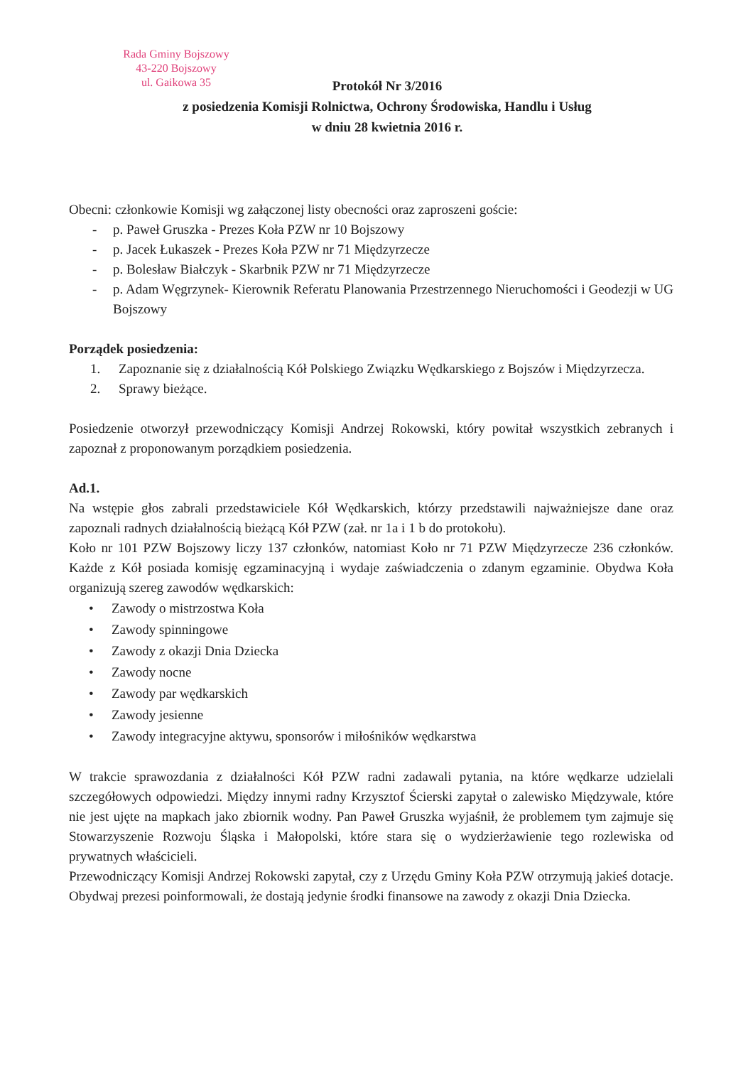Rada Gminy Bojszowy
43-220 Bojszowy
ul. Gaikowa 35
Protokół Nr 3/2016
z posiedzenia Komisji Rolnictwa, Ochrony Środowiska, Handlu i Usług
w dniu 28 kwietnia 2016 r.
Obecni: członkowie Komisji wg załączonej listy obecności oraz zaproszeni goście:
- p. Paweł Gruszka - Prezes Koła PZW nr 10 Bojszowy
- p. Jacek Łukaszek - Prezes Koła PZW nr 71 Międzyrzecze
- p. Bolesław Białczyk - Skarbnik PZW nr 71 Międzyrzecze
- p. Adam Węgrzynek- Kierownik Referatu Planowania Przestrzennego Nieruchomości i Geodezji w UG Bojszowy
Porządek posiedzenia:
1. Zapoznanie się z działalnością Kół Polskiego Związku Wędkarskiego z Bojszów i Międzyrzecza.
2. Sprawy bieżące.
Posiedzenie otworzył przewodniczący Komisji Andrzej Rokowski, który powitał wszystkich zebranych i zapoznał z proponowanym porządkiem posiedzenia.
Ad.1.
Na wstępie głos zabrali przedstawiciele Kół Wędkarskich, którzy przedstawili najważniejsze dane oraz zapoznali radnych działalnością bieżącą Kół PZW (zał. nr 1a i 1 b do protokołu).
Koło nr 101 PZW Bojszowy liczy 137 członków, natomiast Koło nr 71 PZW Międzyrzecze 236 członków. Każde z Kół posiada komisję egzaminacyjną i wydaje zaświadczenia o zdanym egzaminie. Obydwa Koła organizują szereg zawodów wędkarskich:
• Zawody o mistrzostwa Koła
• Zawody spinningowe
• Zawody z okazji Dnia Dziecka
• Zawody nocne
• Zawody par wędkarskich
• Zawody jesienne
• Zawody integracyjne aktywu, sponsorów i miłośników wędkarstwa
W trakcie sprawozdania z działalności Kół PZW radni zadawali pytania, na które wędkarze udzielali szczegółowych odpowiedzi. Między innymi radny Krzysztof Ścierski zapytał o zalewisko Międzywale, które nie jest ujęte na mapkach jako zbiornik wodny. Pan Paweł Gruszka wyjaśnił, że problemem tym zajmuje się Stowarzyszenie Rozwoju Śląska i Małopolski, które stara się o wydzierżawienie tego rozlewiska od prywatnych właścicieli.
Przewodniczący Komisji Andrzej Rokowski zapytał, czy z Urzędu Gminy Koła PZW otrzymują jakieś dotacje. Obydwaj prezesi poinformowali, że dostają jedynie środki finansowe na zawody z okazji Dnia Dziecka.